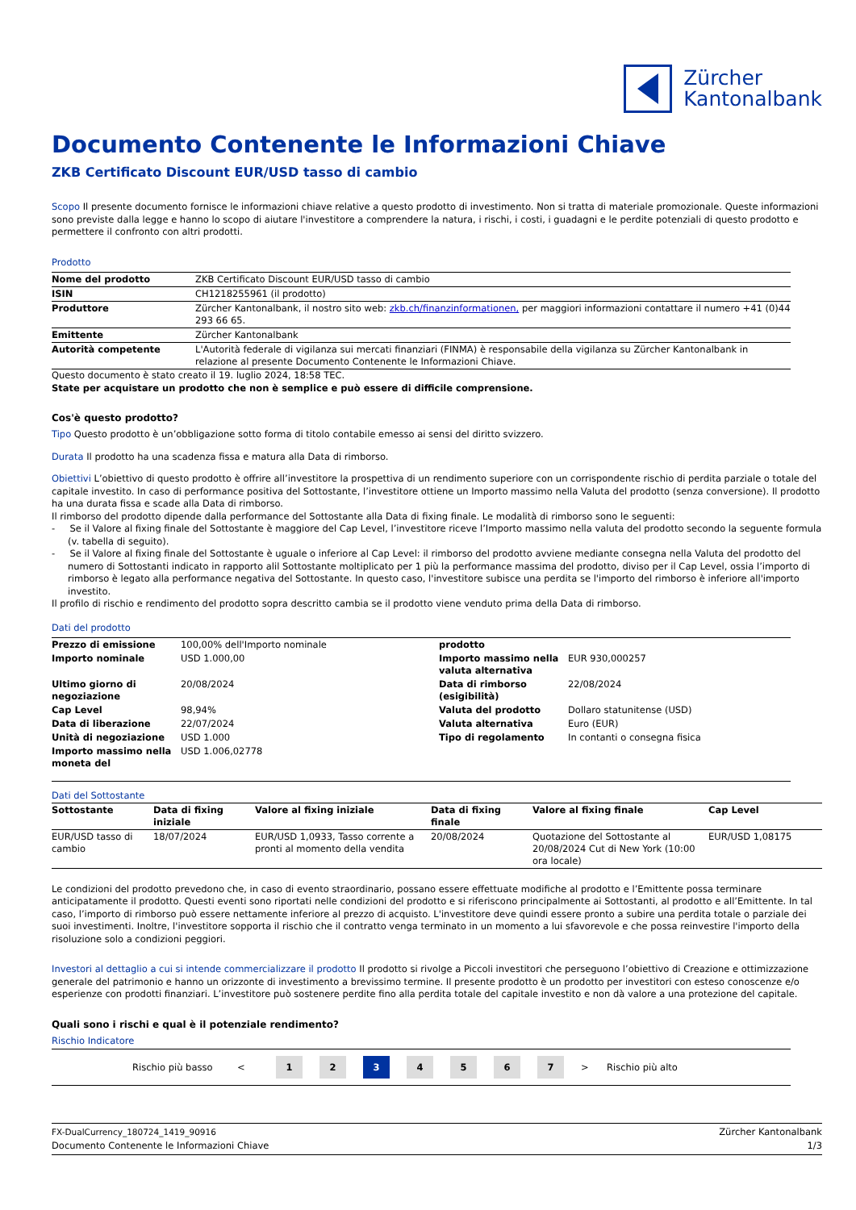Zürcher
Kantonalbank
Documento Contenente le Informazioni Chiave
ZKB Certificato Discount EUR/USD tasso di cambio
Scopo Il presente documento fornisce le informazioni chiave relative a questo prodotto di investimento. Non si tratta di materiale promozionale. Queste informazioni sono previste dalla legge e hanno lo scopo di aiutare l'investitore a comprendere la natura, i rischi, i costi, i guadagni e le perdite potenziali di questo prodotto e permettere il confronto con altri prodotti.
Prodotto
| Nome del prodotto | ZKB Certificato Discount EUR/USD tasso di cambio |
| ISIN | CH1218255961 (il prodotto) |
| Produttore | Zürcher Kantonalbank, il nostro sito web: zkb.ch/finanzinformationen, per maggiori informazioni contattare il numero +41 (0)44 293 66 65. |
| Emittente | Zürcher Kantonalbank |
| Autorità competente | L'Autorità federale di vigilanza sui mercati finanziari (FINMA) è responsabile della vigilanza su Zürcher Kantonalbank in relazione al presente Documento Contenente le Informazioni Chiave. |
Questo documento è stato creato il 19. luglio 2024, 18:58 TEC.
State per acquistare un prodotto che non è semplice e può essere di difficile comprensione.
Cos'è questo prodotto?
Tipo Questo prodotto è un’obbligazione sotto forma di titolo contabile emesso ai sensi del diritto svizzero.
Durata Il prodotto ha una scadenza fissa e matura alla Data di rimborso.
Obiettivi L’obiettivo di questo prodotto è offrire all’investitore la prospettiva di un rendimento superiore con un corrispondente rischio di perdita parziale o totale del capitale investito. In caso di performance positiva del Sottostante, l’investitore ottiene un Importo massimo nella Valuta del prodotto (senza conversione). Il prodotto ha una durata fissa e scade alla Data di rimborso.
Il rimborso del prodotto dipende dalla performance del Sottostante alla Data di fixing finale. Le modalità di rimborso sono le seguenti:
- Se il Valore al fixing finale del Sottostante è maggiore del Cap Level, l’investitore riceve l’Importo massimo nella valuta del prodotto secondo la seguente formula (v. tabella di seguito).
- Se il Valore al fixing finale del Sottostante è uguale o inferiore al Cap Level: il rimborso del prodotto avviene mediante consegna nella Valuta del prodotto del numero di Sottostanti indicato in rapporto alil Sottostante moltiplicato per 1 più la performance massima del prodotto, diviso per il Cap Level, ossia l’importo di rimborso è legato alla performance negativa del Sottostante. In questo caso, l'investitore subisce una perdita se l'importo del rimborso è inferiore all'importo investito.
Il profilo di rischio e rendimento del prodotto sopra descritto cambia se il prodotto viene venduto prima della Data di rimborso.
Dati del prodotto
| Prezzo di emissione | 100,00% dell'Importo nominale | prodotto | |
| Importo nominale | USD 1.000,00 | Importo massimo nella valuta alternativa | EUR 930,000257 |
| Ultimo giorno di negoziazione | 20/08/2024 | Data di rimborso (esigibilità) | 22/08/2024 |
| Cap Level | 98,94% | Valuta del prodotto | Dollaro statunitense (USD) |
| Data di liberazione | 22/07/2024 | Valuta alternativa | Euro (EUR) |
| Unità di negoziazione | USD 1.000 | Tipo di regolamento | In contanti o consegna fisica |
| Importo massimo nella moneta del | USD 1.006,02778 | | |
Dati del Sottostante
| Sottostante | Data di fixing iniziale | Valore al fixing iniziale | Data di fixing finale | Valore al fixing finale | Cap Level |
| --- | --- | --- | --- | --- | --- |
| EUR/USD tasso di cambio | 18/07/2024 | EUR/USD 1,0933, Tasso corrente a pronti al momento della vendita | 20/08/2024 | Quotazione del Sottostante al 20/08/2024 Cut di New York (10:00 ora locale) | EUR/USD 1,08175 |
Le condizioni del prodotto prevedono che, in caso di evento straordinario, possano essere effettuate modifiche al prodotto e l’Emittente possa terminare anticipatamente il prodotto. Questi eventi sono riportati nelle condizioni del prodotto e si riferiscono principalmente ai Sottostanti, al prodotto e all’Emittente. In tal caso, l’importo di rimborso può essere nettamente inferiore al prezzo di acquisto. L'investitore deve quindi essere pronto a subire una perdita totale o parziale dei suoi investimenti. Inoltre, l'investitore sopporta il rischio che il contratto venga terminato in un momento a lui sfavorevole e che possa reinvestire l'importo della risoluzione solo a condizioni peggiori.
Investori al dettaglio a cui si intende commercializzare il prodotto Il prodotto si rivolge a Piccoli investitori che perseguono l’obiettivo di Creazione e ottimizzazione generale del patrimonio e hanno un orizzonte di investimento a brevissimo termine. Il presente prodotto è un prodotto per investitori con esteso conoscenze e/o esperienze con prodotti finanziari. L’investitore può sostenere perdite fino alla perdita totale del capitale investito e non dà valore a una protezione del capitale.
Quali sono i rischi e qual è il potenziale rendimento?
Rischio Indicatore
Rischio più basso < 1 2 3 4567 > Rischio più alto
FX-DualCurrency_180724_1419_90916
Documento Contenente le Informazioni Chiave
Zürcher Kantonalbank
1/3